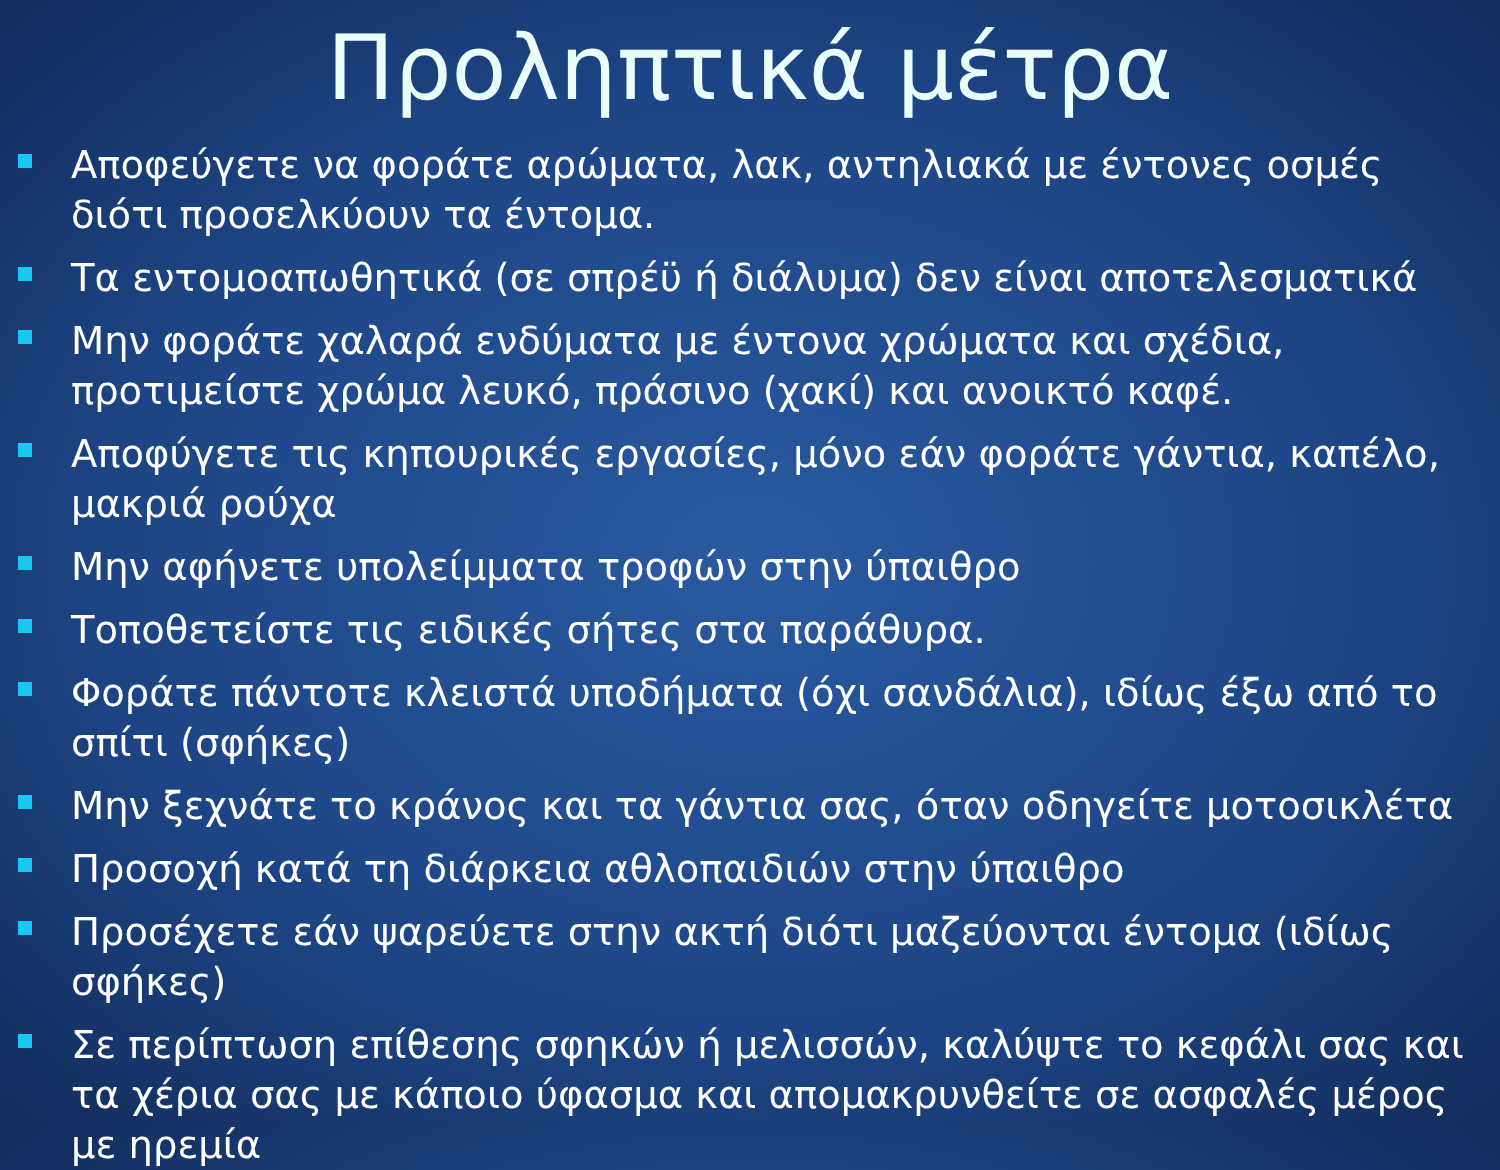Προληπτικά μέτρα
Αποφεύγετε να φοράτε αρώματα, λακ, αντηλιακά με έντονες οσμές διότι προσελκύουν τα έντομα.
Τα εντομοαπωθητικά (σε σπρέϋ ή διάλυμα) δεν είναι αποτελεσματικά
Μην φοράτε χαλαρά ενδύματα με έντονα χρώματα και σχέδια, προτιμείστε χρώμα λευκό, πράσινο (χακί) και ανοικτό καφέ.
Αποφύγετε τις κηπουρικές εργασίες, μόνο εάν φοράτε γάντια, καπέλο, μακριά ρούχα
Μην αφήνετε υπολείμματα τροφών στην ύπαιθρο
Τοποθετείστε τις ειδικές σήτες στα παράθυρα.
Φοράτε πάντοτε κλειστά υποδήματα (όχι σανδάλια), ιδίως έξω από το σπίτι (σφήκες)
Μην ξεχνάτε το κράνος και τα γάντια σας, όταν οδηγείτε μοτοσικλέτα
Προσοχή κατά τη διάρκεια αθλοπαιδιών στην ύπαιθρο
Προσέχετε εάν ψαρεύετε στην ακτή διότι μαζεύονται έντομα (ιδίως σφήκες)
Σε περίπτωση επίθεσης σφηκών ή μελισσών, καλύψτε το κεφάλι σας και τα χέρια σας με κάποιο ύφασμα και απομακρυνθείτε σε ασφαλές μέρος με ηρεμία